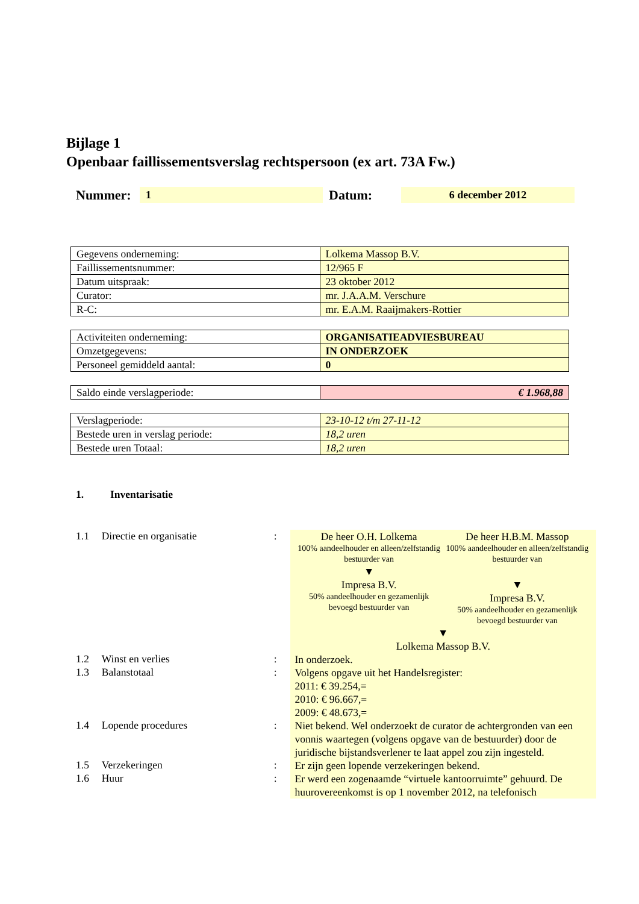Bijlage 1
Openbaar faillissementsverslag rechtspersoon (ex art. 73A Fw.)
Nummer: 1 Datum: 6 december 2012
| Gegevens onderneming: | Lolkema Massop B.V. |
| Faillissementsnummer: | 12/965 F |
| Datum uitspraak: | 23 oktober 2012 |
| Curator: | mr. J.A.A.M. Verschure |
| R-C: | mr. E.A.M. Raaijmakers-Rottier |
| Activiteiten onderneming: | ORGANISATIEADVIESBUREAU |
| Omzetgegevens: | IN ONDERZOEK |
| Personeel gemiddeld aantal: | 0 |
| Saldo einde verslagperiode: | € 1.968,88 |
| Verslagperiode: | 23-10-12 t/m 27-11-12 |
| Bestede uren in verslag periode: | 18,2 uren |
| Bestede uren Totaal: | 18,2 uren |
1. Inventarisatie
1.1 Directie en organisatie:
De heer O.H. Lolkema
100% aandeelhouder en alleen/zelfstandig bestuurder van
▼
Impresa B.V.
50% aandeelhouder en gezamenlijk bevoegd bestuurder van
De heer H.B.M. Massop
100% aandeelhouder en alleen/zelfstandig bestuurder van
▼
Impresa B.V.
50% aandeelhouder en gezamenlijk bevoegd bestuurder van
▼
Lolkema Massop B.V.
1.2 Winst en verlies:
In onderzoek.
1.3 Balanstotaal:
Volgens opgave uit het Handelsregister:
2011: € 39.254,=
2010: € 96.667,=
2009: € 48.673,=
1.4 Lopende procedures:
Niet bekend. Wel onderzoekt de curator de achtergronden van een vonnis waartegen (volgens opgave van de bestuurder) door de juridische bijstandsverlener te laat appel zou zijn ingesteld.
1.5 Verzekeringen:
Er zijn geen lopende verzekeringen bekend.
1.6 Huur:
Er werd een zogenaamde “virtuele kantoorruimte” gehuurd. De huurovereenkomst is op 1 november 2012, na telefonisch